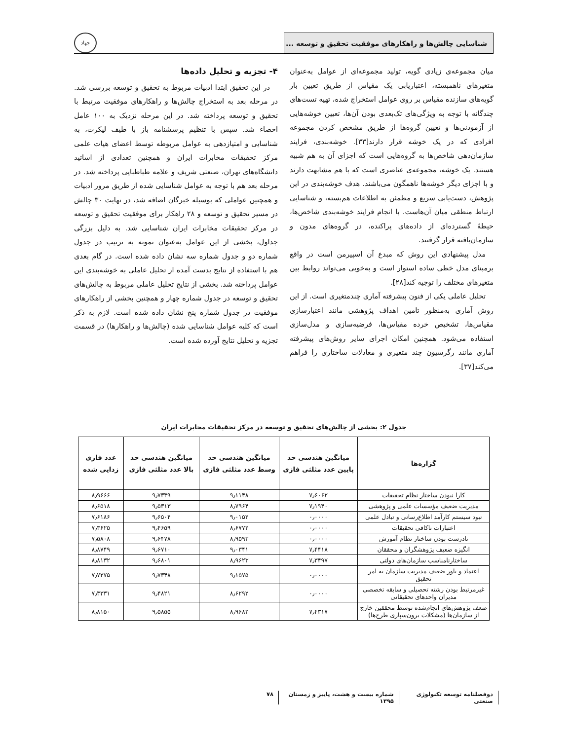شناسایی چالش‌ها و راهکارهای موفقیت تحقیق و توسعه ...
جهاد
میان مجموعه‌ی زیادی گویه، تولید مجموعه‌ای از عوامل به‌عنوان متغیرهای ناهمبسته، اعتباریابی یک مقیاس از طریق تعیین بار گویه‌های سازنده مقیاس بر روی عوامل استخراج شده، تهیه تست‌های چندگانه با توجه به ویژگی‌های تک‌بعدی بودن آن‌ها، تعیین خوشه‌هایی از آزمودنی‌ها و تعیین گروه‌ها از طریق مشخص کردن مجموعه افرادی که در یک خوشه قرار دارند[۳۳]. خوشه‌بندی، فرایند سازمان‌دهی شاخص‌ها به گروه‌هایی است که اجزای آن به هم شبیه هستند. یک خوشه، مجموعه‌ی عناصری است که با هم مشابهت دارند و با اجزای دیگر خوشه‌ها ناهمگون می‌باشند. هدف خوشه‌بندی در این پژوهش، دست‌یابی سریع و مطمئن به اطلاعات هم‌بسته، و شناسایی ارتباط منطقی میان آن‌هاست. با انجام فرایند خوشه‌بندی شاخص‌ها، حیطهٔ گسترده‌ای از داده‌های پراکنده، در گروه‌های مدون و سازمان‌یافته قرار گرفتند.
مدل پیشنهادی این روش که مبدع آن اسپیرمن است در واقع برمبنای مدل خطی ساده استوار است و به‌خوبی می‌تواند روابط بین متغیرهای مختلف را توجیه کند[۲۸].
تحلیل عاملی یکی از فنون پیشرفته آماری چندمتغیری است. از این روش آماری به‌منظور تامین اهداف پژوهشی مانند اعتبارسازی مقیاس‌ها، تشخیص خرده مقیاس‌ها، فرضیه‌سازی و مدل‌سازی استفاده می‌شود. همچنین امکان اجرای سایر روش‌های پیشرفته آماری مانند رگرسیون چند متغیری و معادلات ساختاری را فراهم می‌کند[۳۷].
۴- تجزیه و تحلیل داده‌ها
در این تحقیق ابتدا ادبیات مربوط به تحقیق و توسعه بررسی شد. در مرحله بعد به استخراج چالش‌ها و راهکارهای موفقیت مرتبط با تحقیق و توسعه پرداخته شد. در این مرحله نزدیک به ۱۰۰ عامل احصاء شد. سپس با تنظیم پرسشنامه باز با طیف لیکرت، به شناسایی و امتیازدهی به عوامل مربوطه توسط اعضای هیات علمی مرکز تحقیقات مخابرات ایران و همچنین تعدادی از اساتید دانشگاه‌های تهران، صنعتی شریف و علامه طباطبایی پرداخته شد. در مرحله بعد هم با توجه به عوامل شناسایی شده از طریق مرور ادبیات و همچنین عواملی که بوسیله خبرگان اضافه شد، در نهایت ۳۰ چالش در مسیر تحقیق و توسعه و ۲۸ راهکار برای موفقیت تحقیق و توسعه در مرکز تحقیقات مخابرات ایران شناسایی شد. به دلیل بزرگی جداول، بخشی از این عوامل به‌عنوان نمونه به ترتیب در جدول شماره دو و جدول شماره سه نشان داده شده است. در گام بعدی هم با استفاده از نتایج بدست آمده از تحلیل عاملی به خوشه‌بندی این عوامل پرداخته شد. بخشی از نتایج تحلیل عاملی مربوط به چالش‌های تحقیق و توسعه در جدول شماره چهار و همچنین بخشی از راهکارهای موفقیت در جدول شماره پنج نشان داده شده است. لازم به ذکر است که کلیه عوامل شناسایی شده (چالش‌ها و راهکارها) در قسمت تجزیه و تحلیل نتایج آورده شده است.
جدول ۲: بخشی از چالش‌های تحقیق و توسعه در مرکز تحقیقات مخابرات ایران
| گزاره‌ها | میانگین هندسی حد پایین عدد مثلثی فازی | میانگین هندسی حد وسط عدد مثلثی فازی | میانگین هندسی حد بالا عدد مثلثی فازی | عدد فازی زدایی شده |
| --- | --- | --- | --- | --- |
| کارا نبودن ساختار نظام تحقیقات | ۷٫۶۰۶۲ | ۹٫۱۱۴۸ | ۹٫۷۳۳۹ | ۸٫۹۶۶۶ |
| مدیریت ضعیف مؤسسات علمی و پژوهشی | ۷٫۱۹۴۰ | ۸٫۷۹۶۴ | ۹٫۵۳۱۳ | ۸٫۶۵۱۸ |
| نبود سیستم کارآمد اطلاع‌رسانی و تبادل علمی | ۰٫۰۰۰۰ | ۹٫۰۱۵۲ | ۹٫۶۵۰۴ | ۷٫۶۱۸۶ |
| اعتبارات ناکافی تحقیقات | ۰٫۰۰۰۰ | ۸٫۶۷۷۲ | ۹٫۴۶۵۹ | ۷٫۳۶۲۵ |
| نادرست بودن ساختار نظام آموزش | ۰٫۰۰۰۰ | ۸٫۹۵۹۳ | ۹٫۶۴۷۸ | ۷٫۵۸۰۸ |
| انگیزه ضعیف پژوهشگران و محققان | ۷٫۴۴۱۸ | ۹٫۰۳۴۱ | ۹٫۶۷۱۰ | ۸٫۸۷۴۹ |
| ساختارنامناسب سازمان‌های دولتی | ۷٫۳۴۹۷ | ۸٫۹۶۲۳ | ۹٫۶۸۰۱ | ۸٫۸۱۳۲ |
| اعتماد و باور ضعیف مدیریت سازمان به امر تحقیق | ۰٫۰۰۰۰ | ۹٫۱۵۷۵ | ۹٫۷۳۴۸ | ۷٫۷۲۷۵ |
| غیرمرتبط بودن رشته تحصیلی و سابقه تخصصی مدیران واحدهای تحقیقاتی | ۰٫۰۰۰۰ | ۸٫۶۲۹۲ | ۹٫۴۸۲۱ | ۷٫۳۳۳۱ |
| ضعف پژوهش‌های انجام‌شده توسط محققین خارج از سازمان‌ها (مشکلات برون‌سپاری طرح‌ها) | ۷٫۴۳۱۷ | ۸٫۹۶۸۲ | ۹٫۵۸۵۵ | ۸٫۸۱۵۰ |
دوفصلنامه توسعه تکنولوژی صنعتی شماره بیست و هشت، پاییز و زمستان ۱۳۹۵ ۷۸